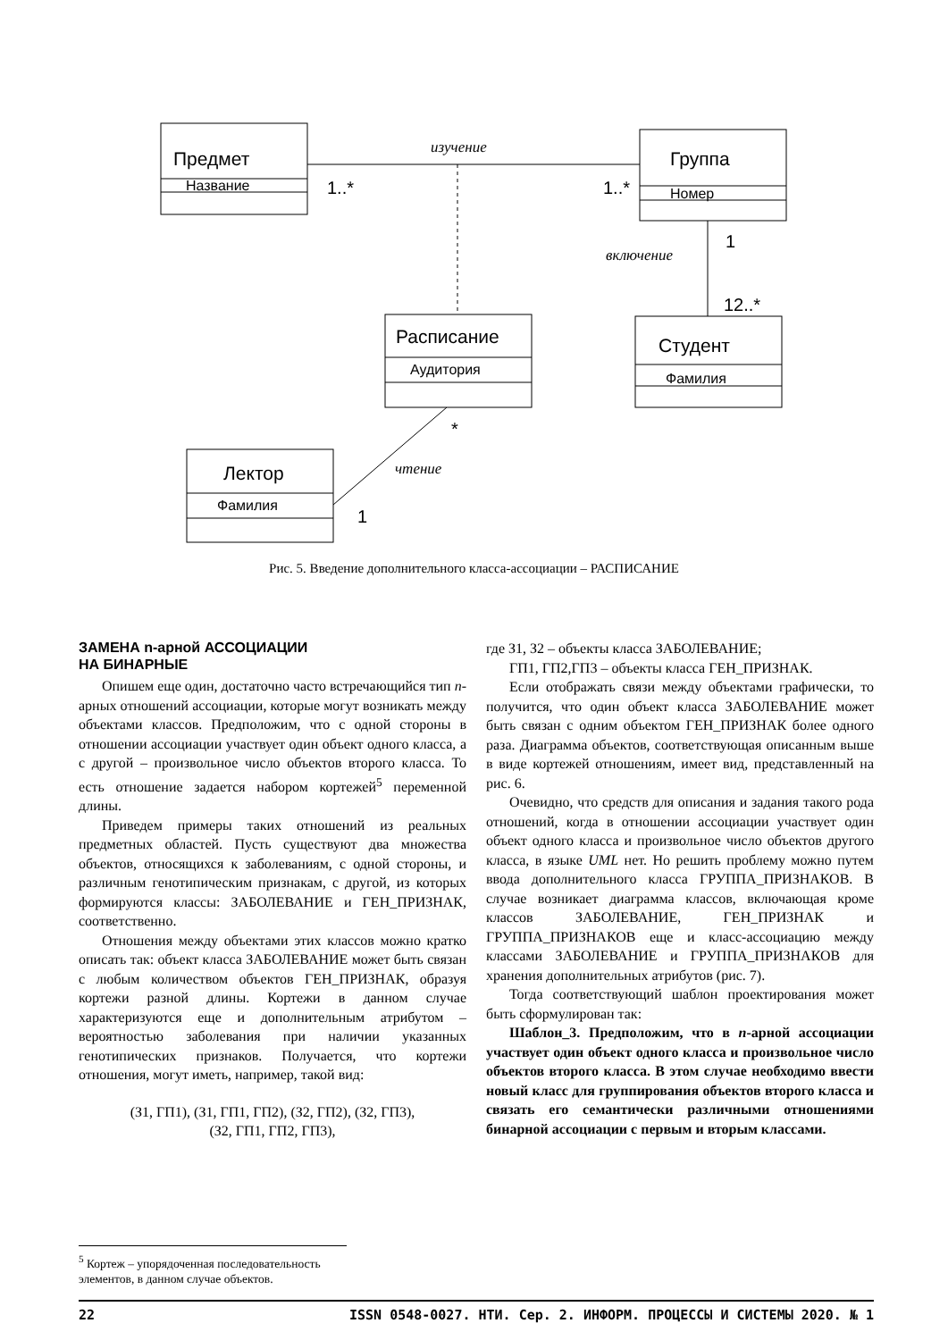Предмет
Группа
Расписание
Студент
Лектор
Название
Номер
Аудитория
Фамилия
Фамилия
1..*
1..*
1
12..*
*
1
изучение
включение
чтение
Рис. 5. Введение дополнительного класса-ассоциации – РАСПИСАНИЕ
ЗАМЕНА n-арной АССОЦИАЦИИ
НА БИНАРНЫЕ
Опишем еще один, достаточно часто встречающийся тип n-арных отношений ассоциации, которые могут возникать между объектами классов. Предположим, что с одной стороны в отношении ассоциации участвует один объект одного класса, а с другой – произвольное число объектов второго класса. То есть отношение задается набором кортежей<sup>5</sup> переменной длины.
Приведем примеры таких отношений из реальных предметных областей. Пусть существуют два множества объектов, относящихся к заболеваниям, с одной стороны, и различным генотипическим признакам, с другой, из которых формируются классы: ЗАБОЛЕВАНИЕ и ГЕН_ПРИЗНАК, соответственно.
Отношения между объектами этих классов можно кратко описать так: объект класса ЗАБОЛЕВАНИЕ может быть связан с любым количеством объектов ГЕН_ПРИЗНАК, образуя кортежи разной длины. Кортежи в данном случае характеризуются еще и дополнительным атрибутом – вероятностью заболевания при наличии указанных генотипических признаков. Получается, что кортежи отношения, могут иметь, например, такой вид:
(З1, ГП1), (З1, ГП1, ГП2), (З2, ГП2), (З2, ГП3),
(З2, ГП1, ГП2, ГП3),
где З1, З2 – объекты класса ЗАБОЛЕВАНИЕ;
ГП1, ГП2,ГП3 – объекты класса ГЕН_ПРИЗНАК.
Если отображать связи между объектами графически, то получится, что один объект класса ЗАБОЛЕВАНИЕ может быть связан с одним объектом ГЕН_ПРИЗНАК более одного раза. Диаграмма объектов, соответствующая описанным выше в виде кортежей отношениям, имеет вид, представленный на рис. 6.
Очевидно, что средств для описания и задания такого рода отношений, когда в отношении ассоциации участвует один объект одного класса и произвольное число объектов другого класса, в языке UML нет. Но решить проблему можно путем ввода дополнительного класса ГРУППА_ПРИЗНАКОВ. В случае возникает диаграмма классов, включающая кроме классов ЗАБОЛЕВАНИЕ, ГЕН_ПРИЗНАК и ГРУППА_ПРИЗНАКОВ еще и класс-ассоциацию между классами ЗАБОЛЕВАНИЕ и ГРУППА_ПРИЗНАКОВ для хранения дополнительных атрибутов (рис. 7).
Тогда соответствующий шаблон проектирования может быть сформулирован так:
Шаблон_3. Предположим, что в n-арной ассоциации участвует один объект одного класса и произвольное число объектов второго класса. В этом случае необходимо ввести новый класс для группирования объектов второго класса и связать его семантически различными отношениями бинарной ассоциации с первым и вторым классами.
<sup>5</sup> Кортеж – упорядоченная последовательность элементов, в данном случае объектов.
22 ISSN 0548-0027. НТИ. Сер. 2. ИНФОРМ. ПРОЦЕССЫ И СИСТЕМЫ 2020. № 1